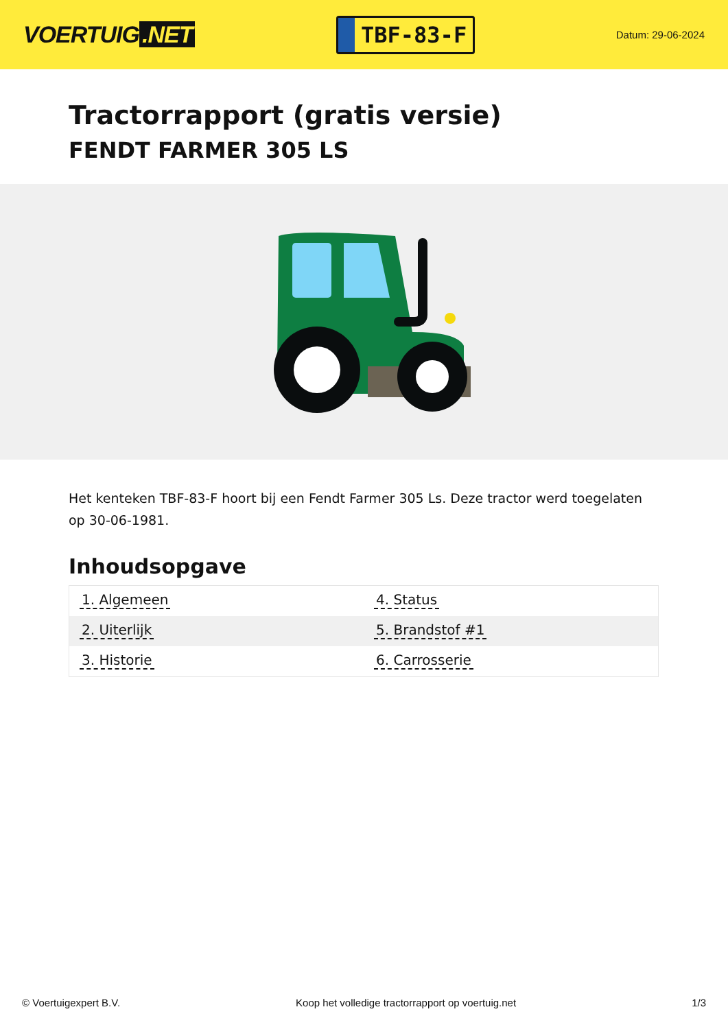VOERTUIG.NET
TBF-83-F
Datum: 29-06-2024
Tractorrapport (gratis versie)
FENDT FARMER 305 LS
Het kenteken TBF-83-F hoort bij een Fendt Farmer 305 Ls. Deze tractor werd toegelaten op 30-06-1981.
Inhoudsopgave
| 1. Algemeen | 4. Status |
| 2. Uiterlijk | 5. Brandstof #1 |
| 3. Historie | 6. Carrosserie |
© Voertuigexpert B.V. Koop het volledige tractorrapport op voertuig.net 1/3